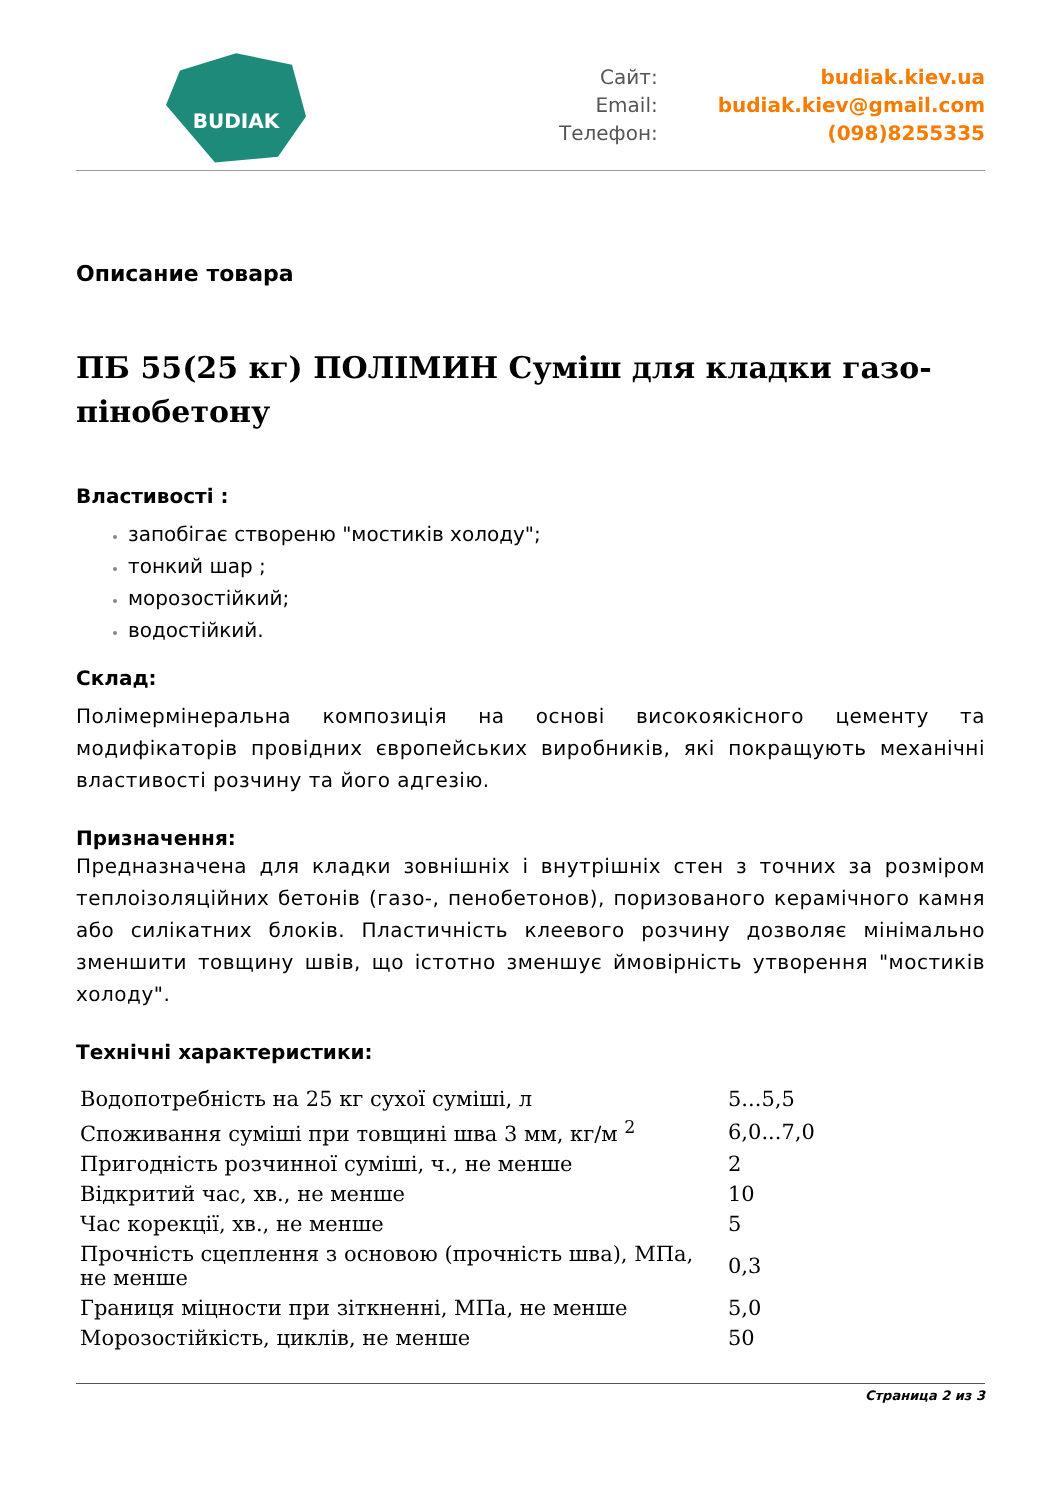BUDIAK
Сайт:
budiak.kiev.ua
Email:
budiak.kiev@gmail.com
Телефон:
(098)8255335
Описание товара
ПБ 55(25 кг) ПОЛІМИН Суміш для кладки газо-пінобетону
Властивості :
запобігає створеню "мостиків холоду";
тонкий шар ;
морозостійкий;
водостійкий.
Склад:
Полімермінеральна композиція на основі високоякісного цементу та модифікаторів провідних європейських виробників, які покращують механічні властивості розчину та його адгезію.
Призначення:
Предназначена для кладки зовнішніх і внутрішніх стен з точних за розміром теплоізоляційних бетонів (газо-, пенобетонов), поризованого керамічного камня або силікатних блоків. Пластичність клеевого розчину дозволяє мінімально зменшити товщину швів, що істотно зменшує ймовірність утворення "мостиків холоду".
Технічні характеристики:
| Водопотребність на 25 кг сухої суміші, л | 5...5,5 |
| Споживання суміші при товщині шва 3 мм, кг/м <sup>2</sup> | 6,0...7,0 |
| Пригодність розчинної суміші, ч., не менше | 2 |
| Відкритий час, хв., не менше | 10 |
| Час корекції, хв., не менше | 5 |
| Прочність сцеплення з основою (прочність шва), МПа, не менше | 0,3 |
| Границя міцности при зіткненні, МПа, не менше | 5,0 |
| Морозостійкість, циклів, не менше | 50 |
Страница 2 из 3